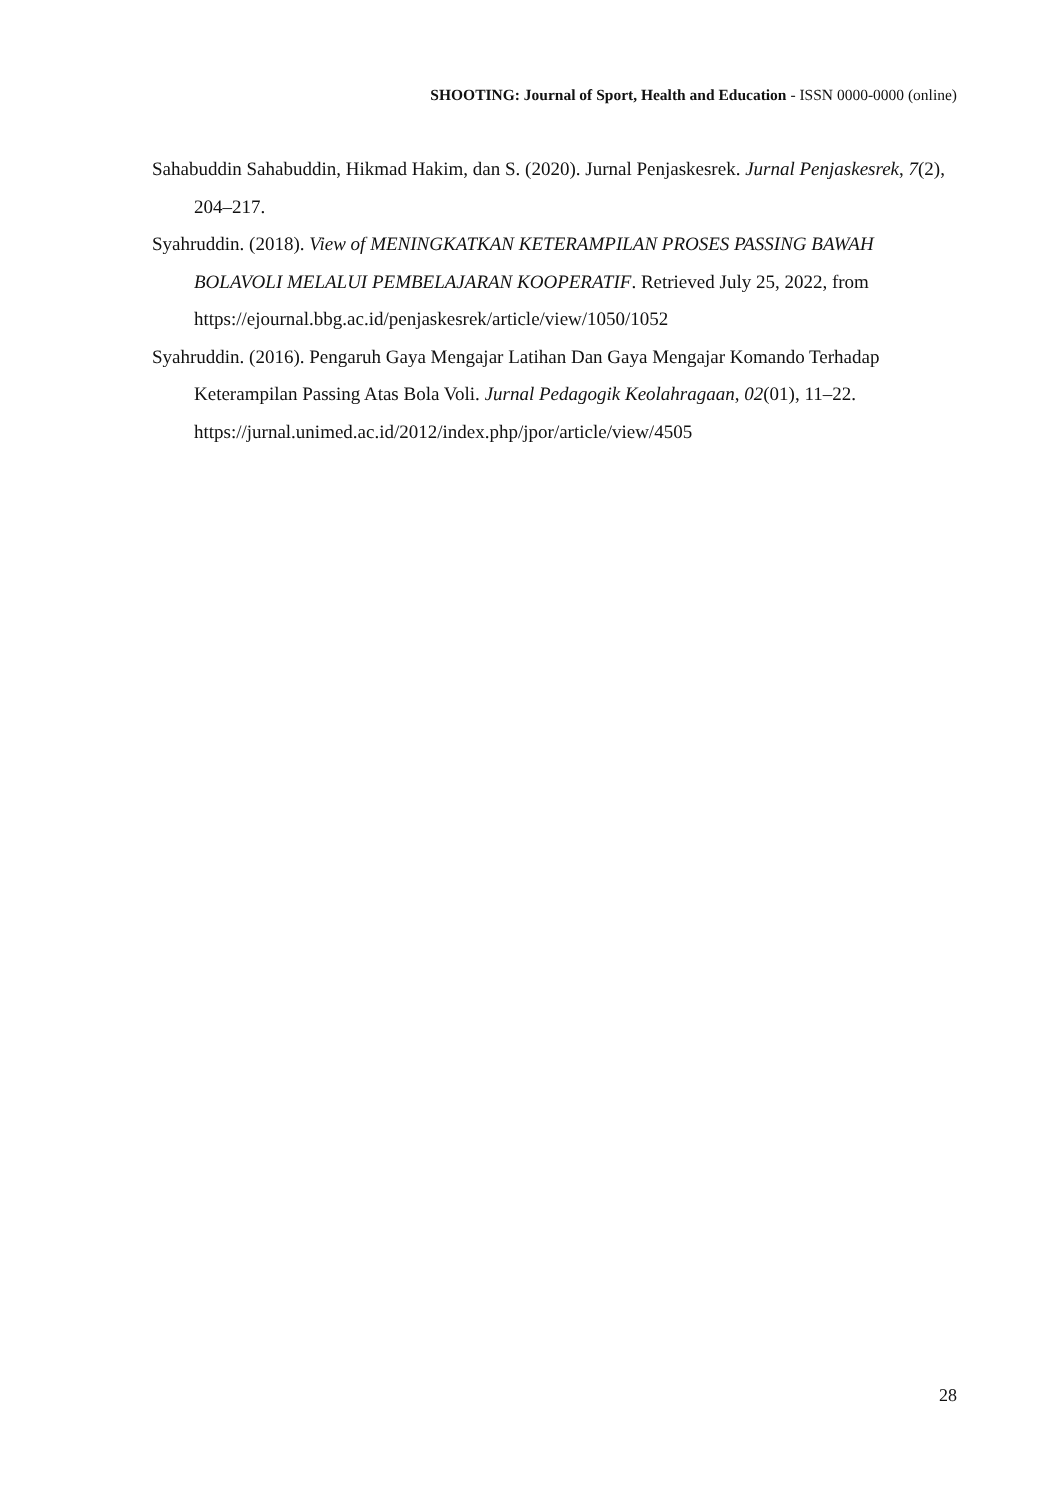SHOOTING: Journal of Sport, Health and Education - ISSN 0000-0000 (online)
Sahabuddin Sahabuddin, Hikmad Hakim, dan S. (2020). Jurnal Penjaskesrek. Jurnal Penjaskesrek, 7(2), 204–217.
Syahruddin. (2018). View of MENINGKATKAN KETERAMPILAN PROSES PASSING BAWAH BOLAVOLI MELALUI PEMBELAJARAN KOOPERATIF. Retrieved July 25, 2022, from https://ejournal.bbg.ac.id/penjaskesrek/article/view/1050/1052
Syahruddin. (2016). Pengaruh Gaya Mengajar Latihan Dan Gaya Mengajar Komando Terhadap Keterampilan Passing Atas Bola Voli. Jurnal Pedagogik Keolahragaan, 02(01), 11–22. https://jurnal.unimed.ac.id/2012/index.php/jpor/article/view/4505
28